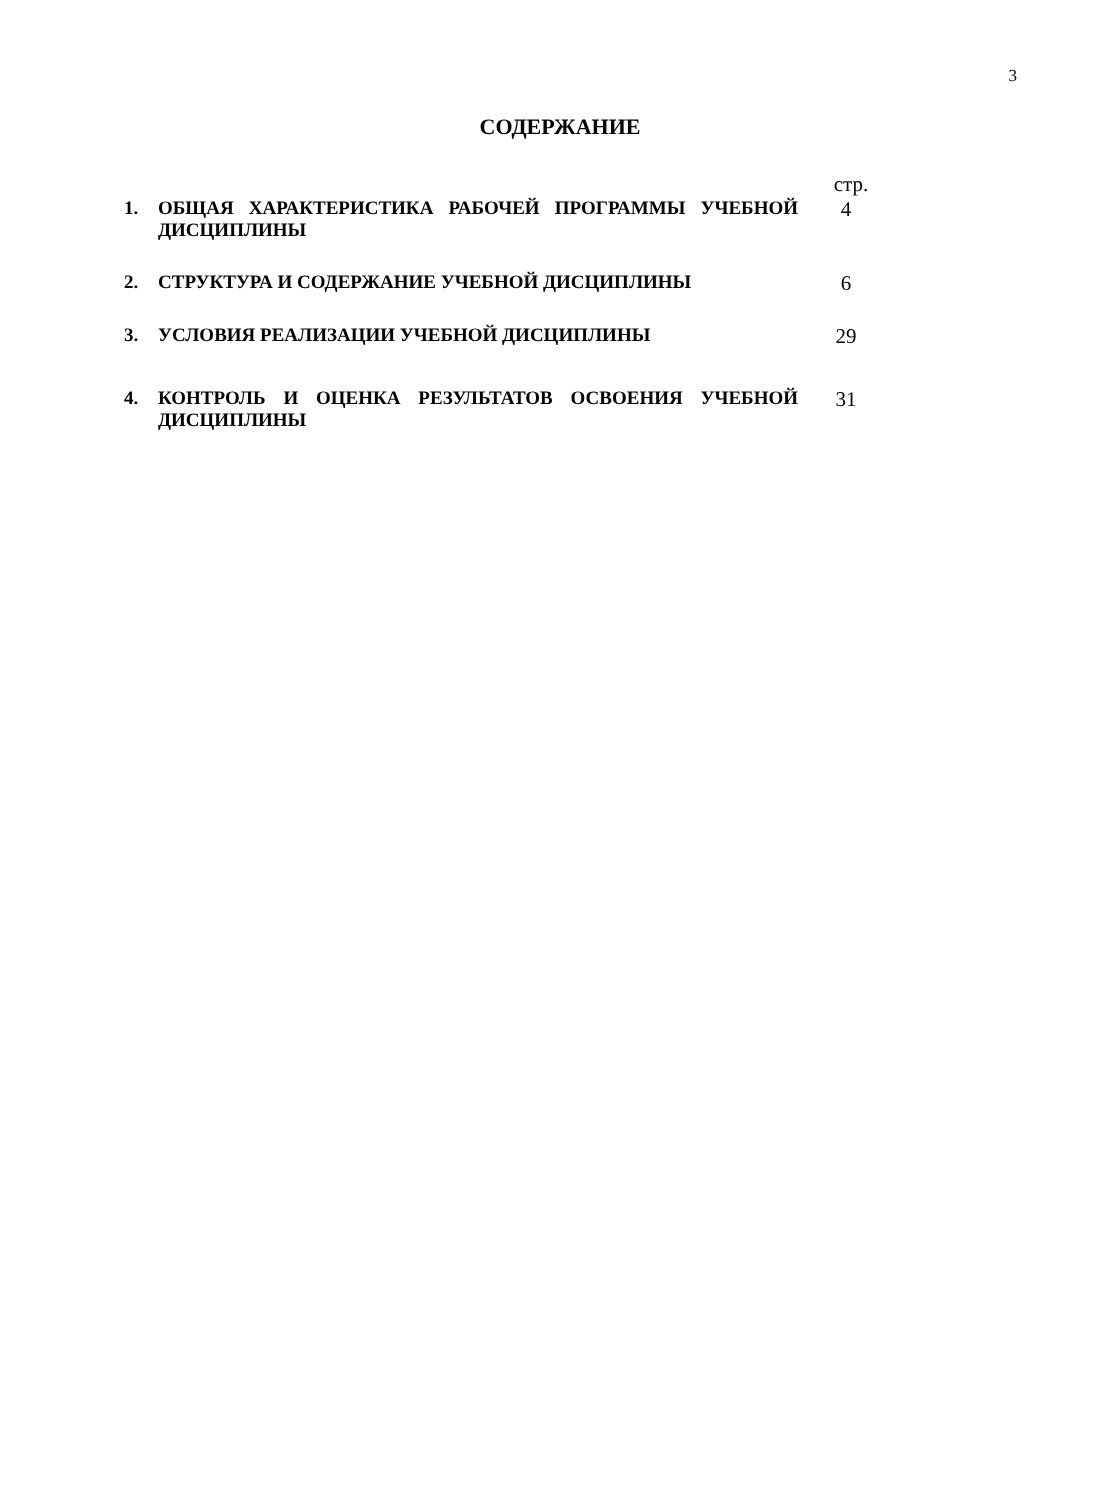3
СОДЕРЖАНИЕ
| | | стр. |
| 1. | ОБЩАЯ ХАРАКТЕРИСТИКА РАБОЧЕЙ ПРОГРАММЫ УЧЕБНОЙ ДИСЦИПЛИНЫ | 4 |
| 2. | СТРУКТУРА И СОДЕРЖАНИЕ УЧЕБНОЙ ДИСЦИПЛИНЫ | 6 |
| 3. | УСЛОВИЯ РЕАЛИЗАЦИИ УЧЕБНОЙ ДИСЦИПЛИНЫ | 29 |
| 4. | КОНТРОЛЬ И ОЦЕНКА РЕЗУЛЬТАТОВ ОСВОЕНИЯ УЧЕБНОЙ ДИСЦИПЛИНЫ | 31 |